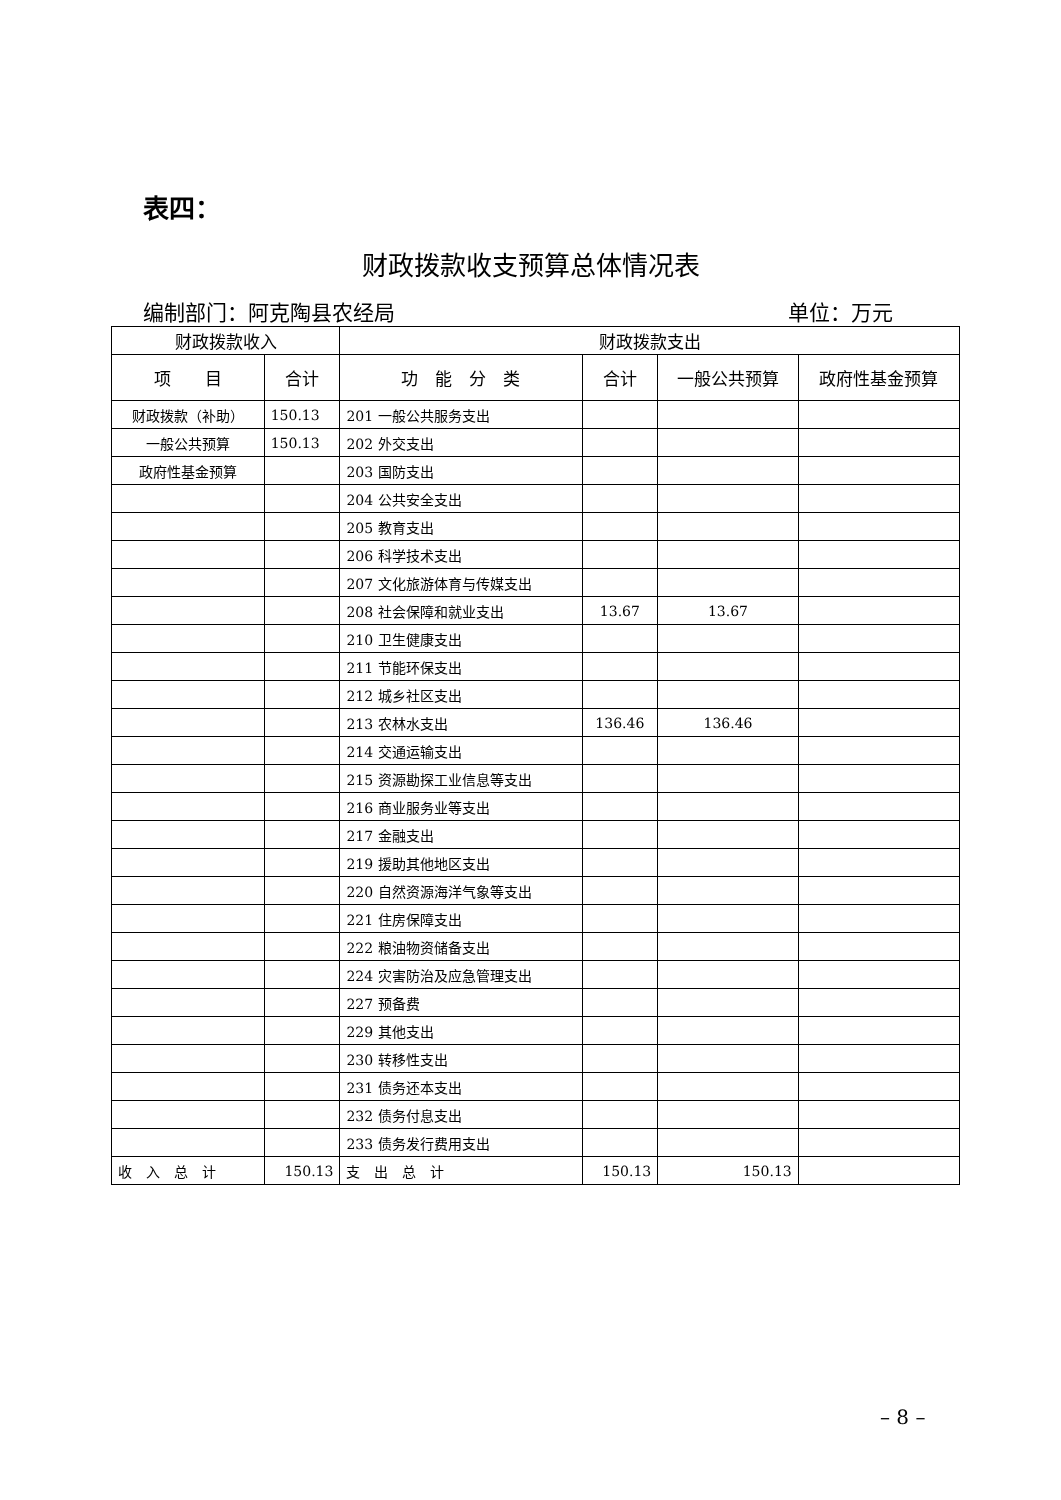表四：
财政拨款收支预算总体情况表
编制部门：阿克陶县农经局 单位：万元
| 财政拨款收入 | | 财政拨款支出 | | | |
| --- | --- | --- | --- | --- | --- |
| 项 目 | 合计 | 功 能 分 类 | 合计 | 一般公共预算 | 政府性基金预算 |
| 财政拨款（补助） | 150.13 | 201 一般公共服务支出 | | | |
| 一般公共预算 | 150.13 | 202 外交支出 | | | |
| 政府性基金预算 | | 203 国防支出 | | | |
| | | 204 公共安全支出 | | | |
| | | 205 教育支出 | | | |
| | | 206 科学技术支出 | | | |
| | | 207 文化旅游体育与传媒支出 | | | |
| | | 208 社会保障和就业支出 | 13.67 | 13.67 | |
| | | 210 卫生健康支出 | | | |
| | | 211 节能环保支出 | | | |
| | | 212 城乡社区支出 | | | |
| | | 213 农林水支出 | 136.46 | 136.46 | |
| | | 214 交通运输支出 | | | |
| | | 215 资源勘探工业信息等支出 | | | |
| | | 216 商业服务业等支出 | | | |
| | | 217 金融支出 | | | |
| | | 219 援助其他地区支出 | | | |
| | | 220 自然资源海洋气象等支出 | | | |
| | | 221 住房保障支出 | | | |
| | | 222 粮油物资储备支出 | | | |
| | | 224 灾害防治及应急管理支出 | | | |
| | | 227 预备费 | | | |
| | | 229 其他支出 | | | |
| | | 230 转移性支出 | | | |
| | | 231 债务还本支出 | | | |
| | | 232 债务付息支出 | | | |
| | | 233 债务发行费用支出 | | | |
| 收 入 总 计 | 150.13 | 支 出 总 计 | 150.13 | 150.13 | |
– 8 –